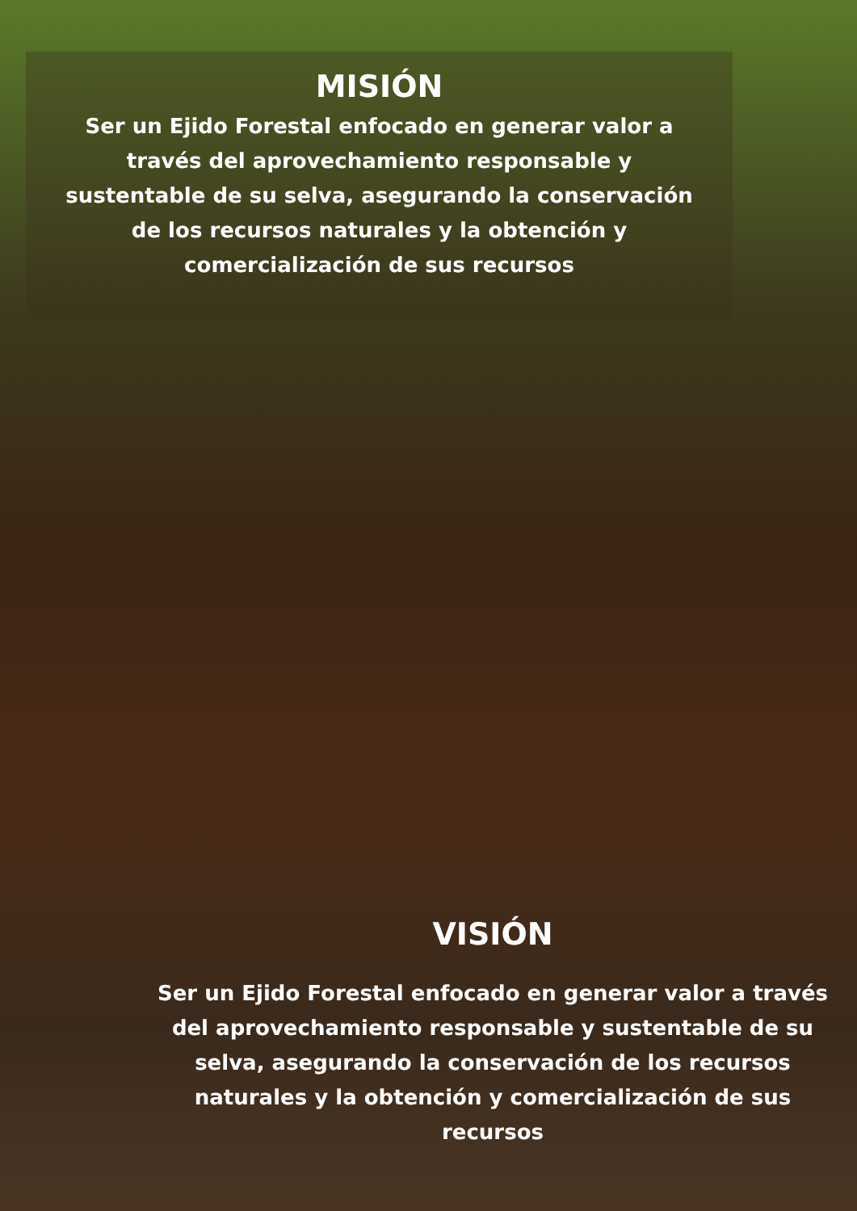MISIÓN
Ser un Ejido Forestal enfocado en generar valor a
través del aprovechamiento responsable y
sustentable de su selva, asegurando la conservación
de los recursos naturales y la obtención y
comercialización de sus recursos
VISIÓN
Ser un Ejido Forestal enfocado en generar valor a través
del aprovechamiento responsable y sustentable de su
selva, asegurando la conservación de los recursos
naturales y la obtención y comercialización de sus
recursos